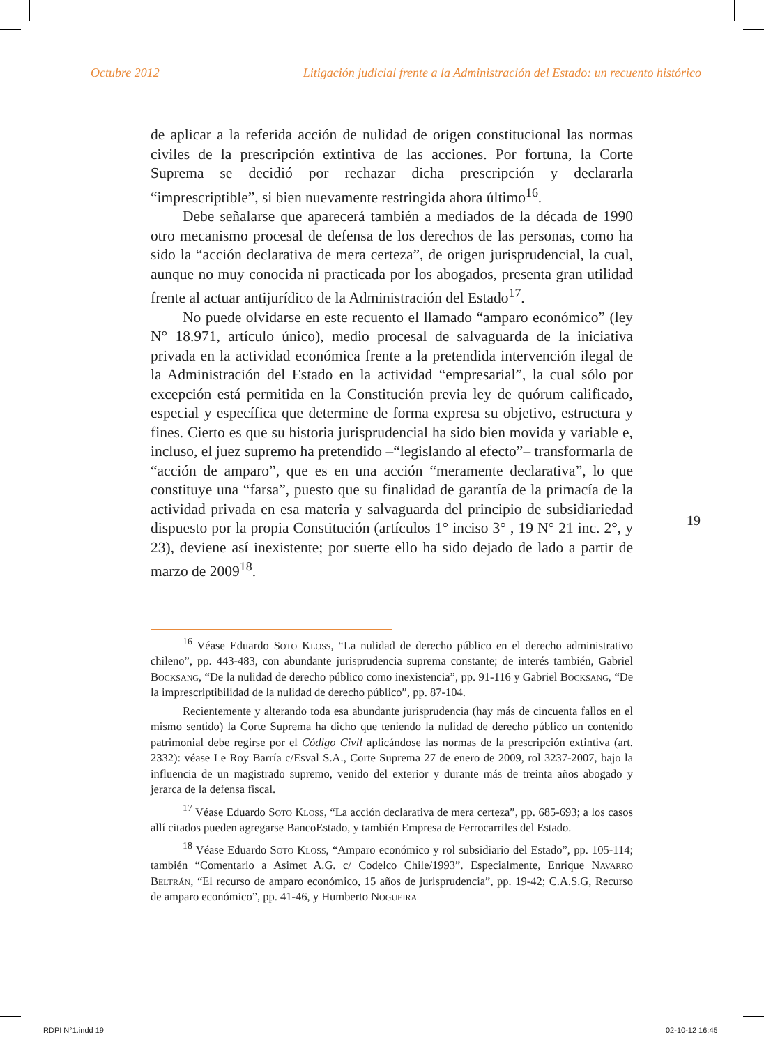Octubre 2012 Litigación judicial frente a la Administración del Estado: un recuento histórico
de aplicar a la referida acción de nulidad de origen constitucional las normas civiles de la prescripción extintiva de las acciones. Por fortuna, la Corte Suprema se decidió por rechazar dicha prescripción y declararla “imprescriptible”, si bien nuevamente restringida ahora último<sup>16</sup>.
Debe señalarse que aparecerá también a mediados de la década de 1990 otro mecanismo procesal de defensa de los derechos de las personas, como ha sido la “acción declarativa de mera certeza”, de origen jurisprudencial, la cual, aunque no muy conocida ni practicada por los abogados, presenta gran utilidad frente al actuar antijurídico de la Administración del Estado<sup>17</sup>.
No puede olvidarse en este recuento el llamado “amparo económico” (ley N° 18.971, artículo único), medio procesal de salvaguarda de la iniciativa privada en la actividad económica frente a la pretendida intervención ilegal de la Administración del Estado en la actividad “empresarial”, la cual sólo por excepción está permitida en la Constitución previa ley de quórum calificado, especial y específica que determine de forma expresa su objetivo, estructura y fines. Cierto es que su historia jurisprudencial ha sido bien movida y variable e, incluso, el juez supremo ha pretendido –“legislando al efecto”– transformarla de “acción de amparo”, que es en una acción “meramente declarativa”, lo que constituye una “farsa”, puesto que su finalidad de garantía de la primacía de la actividad privada en esa materia y salvaguarda del principio de subsidiariedad dispuesto por la propia Constitución (artículos 1° inciso 3° , 19 N° 21 inc. 2°, y 23), deviene así inexistente; por suerte ello ha sido dejado de lado a partir de marzo de 2009<sup>18</sup>.
19
<sup>16</sup> Véase Eduardo Soto Kloss, “La nulidad de derecho público en el derecho administrativo chileno”, pp. 443-483, con abundante jurisprudencia suprema constante; de interés también, Gabriel Bocksang, “De la nulidad de derecho público como inexistencia”, pp. 91-116 y Gabriel Bocksang, “De la imprescriptibilidad de la nulidad de derecho público”, pp. 87-104.
Recientemente y alterando toda esa abundante jurisprudencia (hay más de cincuenta fallos en el mismo sentido) la Corte Suprema ha dicho que teniendo la nulidad de derecho público un contenido patrimonial debe regirse por el Código Civil aplicándose las normas de la prescripción extintiva (art. 2332): véase Le Roy Barría c/Esval S.A., Corte Suprema 27 de enero de 2009, rol 3237-2007, bajo la influencia de un magistrado supremo, venido del exterior y durante más de treinta años abogado y jerarca de la defensa fiscal.
<sup>17</sup> Véase Eduardo Soto Kloss, “La acción declarativa de mera certeza”, pp. 685-693; a los casos allí citados pueden agregarse BancoEstado, y también Empresa de Ferrocarriles del Estado.
<sup>18</sup> Véase Eduardo Soto Kloss, “Amparo económico y rol subsidiario del Estado”, pp. 105-114; también “Comentario a Asimet A.G. c/ Codelco Chile/1993”. Especialmente, Enrique Navarro Beltrán, “El recurso de amparo económico, 15 años de jurisprudencia”, pp. 19-42; C.A.S.G, Recurso de amparo económico”, pp. 41-46, y Humberto Nogueira
RDPI N°1.indd 19 02-10-12 16:45